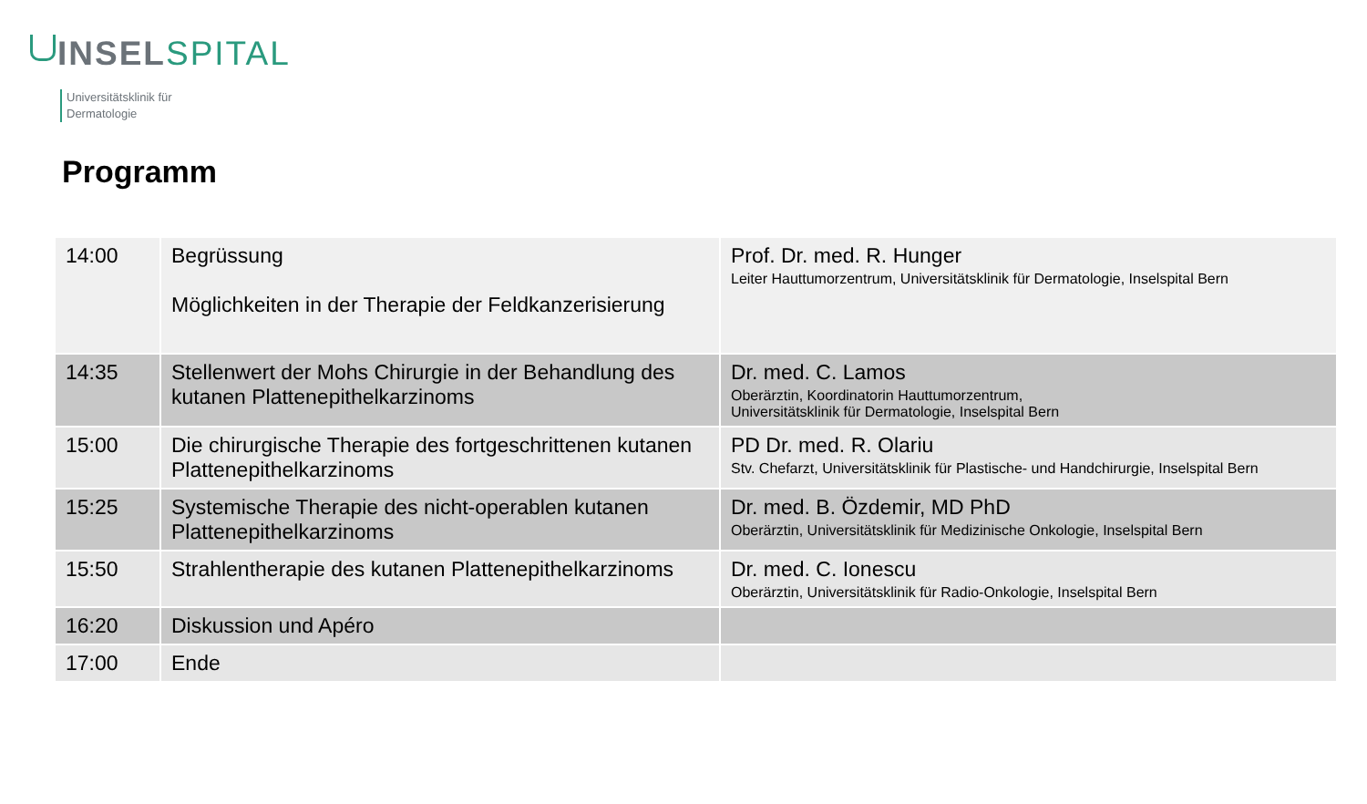INSEL SPITAL
Universitätsklinik für
Dermatologie
Programm
| 14:00 | Begrüssung Möglichkeiten in der Therapie der Feldkanzerisierung | Prof. Dr. med. R. Hunger Leiter Hauttumorzentrum, Universitätsklinik für Dermatologie, Inselspital Bern |
| 14:35 | Stellenwert der Mohs Chirurgie in der Behandlung des kutanen Plattenepithelkarzinoms | Dr. med. C. Lamos Oberärztin, Koordinatorin Hauttumorzentrum, Universitätsklinik für Dermatologie, Inselspital Bern |
| 15:00 | Die chirurgische Therapie des fortgeschrittenen kutanen Plattenepithelkarzinoms | PD Dr. med. R. Olariu Stv. Chefarzt, Universitätsklinik für Plastische- und Handchirurgie, Inselspital Bern |
| 15:25 | Systemische Therapie des nicht-operablen kutanen Plattenepithelkarzinoms | Dr. med. B. Özdemir, MD PhD Oberärztin, Universitätsklinik für Medizinische Onkologie, Inselspital Bern |
| 15:50 | Strahlentherapie des kutanen Plattenepithelkarzinoms | Dr. med. C. Ionescu Oberärztin, Universitätsklinik für Radio-Onkologie, Inselspital Bern |
| 16:20 | Diskussion und Apéro | |
| 17:00 | Ende | |